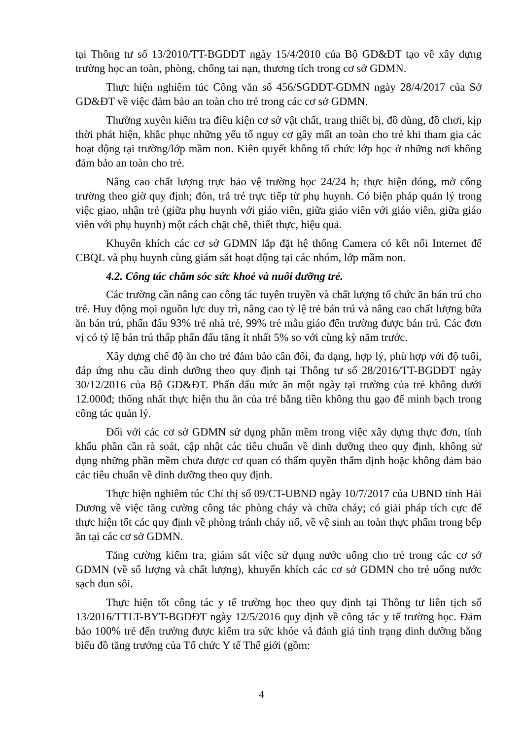tại Thông tư số 13/2010/TT-BGDĐT ngày 15/4/2010 của Bộ GD&ĐT tạo về xây dựng trường học an toàn, phòng, chống tai nạn, thương tích trong cơ sở GDMN.
Thực hiện nghiêm túc Công văn số 456/SGDĐT-GDMN ngày 28/4/2017 của Sở GD&ĐT về việc đảm bảo an toàn cho trẻ trong các cơ sở GDMN.
Thường xuyên kiểm tra điều kiện cơ sở vật chất, trang thiết bị, đồ dùng, đồ chơi, kịp thời phát hiện, khắc phục những yếu tố nguy cơ gây mất an toàn cho trẻ khi tham gia các hoạt động tại trường/lớp mầm non. Kiên quyết không tổ chức lớp học ở những nơi không đảm bảo an toàn cho trẻ.
Nâng cao chất lượng trực bảo vệ trường học 24/24 h; thực hiện đóng, mở cổng trường theo giờ quy định; đón, trả trẻ trực tiếp từ phụ huynh. Có biện pháp quản lý trong việc giao, nhận trẻ (giữa phụ huynh với giáo viên, giữa giáo viên với giáo viên, giữa giáo viên với phụ huynh) một cách chặt chẽ, thiết thực, hiệu quả.
Khuyến khích các cơ sở GDMN lắp đặt hệ thống Camera có kết nối Internet để CBQL và phụ huynh cùng giám sát hoạt động tại các nhóm, lớp mầm non.
4.2. Công tác chăm sóc sức khoẻ và nuôi dưỡng trẻ.
Các trường cần nâng cao công tác tuyên truyền và chất lượng tổ chức ăn bán trú cho trẻ. Huy động mọi nguồn lực duy trì, nâng cao tỷ lệ trẻ bán trú và nâng cao chất lượng bữa ăn bán trú, phấn đấu 93% trẻ nhà trẻ, 99% trẻ mẫu giáo đến trường được bán trú. Các đơn vị có tỷ lệ bán trú thấp phấn đấu tăng ít nhất 5% so với cùng kỳ năm trước.
Xây dựng chế độ ăn cho trẻ đảm bảo cân đối, đa dạng, hợp lý, phù hợp với độ tuổi, đáp ứng nhu cầu dinh dưỡng theo quy định tại Thông tư số 28/2016/TT-BGDĐT ngày 30/12/2016 của Bộ GD&ĐT. Phấn đấu mức ăn một ngày tại trường của trẻ không dưới 12.000đ; thống nhất thực hiện thu ăn của trẻ bằng tiền không thu gạo để minh bạch trong công tác quản lý.
Đối với các cơ sở GDMN sử dụng phần mềm trong việc xây dựng thực đơn, tính khẩu phần cần rà soát, cập nhật các tiêu chuẩn về dinh dưỡng theo quy định, không sử dụng những phần mềm chưa được cơ quan có thẩm quyền thẩm định hoặc không đảm bảo các tiêu chuẩn về dinh dưỡng theo quy định.
Thực hiện nghiêm túc Chỉ thị số 09/CT-UBND ngày 10/7/2017 của UBND tỉnh Hải Dương về việc tăng cường công tác phòng cháy và chữa cháy; có giải pháp tích cực để thực hiện tốt các quy định về phòng tránh cháy nổ, về vệ sinh an toàn thực phẩm trong bếp ăn tại các cơ sở GDMN.
Tăng cường kiểm tra, giám sát việc sử dụng nước uống cho trẻ trong các cơ sở GDMN (về số lượng và chất lượng), khuyến khích các cơ sở GDMN cho trẻ uống nước sạch đun sôi.
Thực hiện tốt công tác y tế trường học theo quy định tại Thông tư liên tịch số 13/2016/TTLT-BYT-BGDĐT ngày 12/5/2016 quy định về công tác y tế trường học. Đảm bảo 100% trẻ đến trường được kiểm tra sức khỏe và đánh giá tình trạng dinh dưỡng bằng biểu đồ tăng trưởng của Tổ chức Y tế Thế giới (gồm:
4